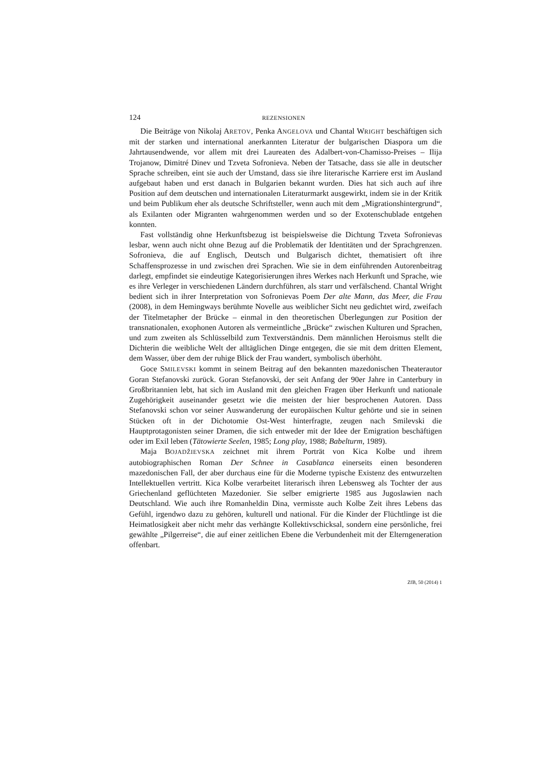124 REZENSIONEN
Die Beiträge von Nikolaj ARETOV, Penka ANGELOVA und Chantal WRIGHT beschäftigen sich mit der starken und international anerkannten Literatur der bulgarischen Diaspora um die Jahrtausendwende, vor allem mit drei Laureaten des Adalbert-von-Chamisso-Preises – Ilija Trojanow, Dimitré Dinev und Tzveta Sofronieva. Neben der Tatsache, dass sie alle in deutscher Sprache schreiben, eint sie auch der Umstand, dass sie ihre literarische Karriere erst im Ausland aufgebaut haben und erst danach in Bulgarien bekannt wurden. Dies hat sich auch auf ihre Position auf dem deutschen und internationalen Literaturmarkt ausgewirkt, indem sie in der Kritik und beim Publikum eher als deutsche Schriftsteller, wenn auch mit dem „Migrationshintergrund“, als Exilanten oder Migranten wahrgenommen werden und so der Exotenschublade entgehen konnten.
Fast vollständig ohne Herkunftsbezug ist beispielsweise die Dichtung Tzveta Sofronievas lesbar, wenn auch nicht ohne Bezug auf die Problematik der Identitäten und der Sprachgrenzen. Sofronieva, die auf Englisch, Deutsch und Bulgarisch dichtet, thematisiert oft ihre Schaffensprozesse in und zwischen drei Sprachen. Wie sie in dem einführenden Autorenbeitrag darlegt, empfindet sie eindeutige Kategorisierungen ihres Werkes nach Herkunft und Sprache, wie es ihre Verleger in verschiedenen Ländern durchführen, als starr und verfälschend. Chantal Wright bedient sich in ihrer Interpretation von Sofronievas Poem Der alte Mann, das Meer, die Frau (2008), in dem Hemingways berühmte Novelle aus weiblicher Sicht neu gedichtet wird, zweifach der Titelmetapher der Brücke – einmal in den theoretischen Überlegungen zur Position der transnationalen, exophonen Autoren als vermeintliche „Brücke“ zwischen Kulturen und Sprachen, und zum zweiten als Schlüsselbild zum Textverständnis. Dem männlichen Heroismus stellt die Dichterin die weibliche Welt der alltäglichen Dinge entgegen, die sie mit dem dritten Element, dem Wasser, über dem der ruhige Blick der Frau wandert, symbolisch überhöht.
Goce SMILEVSKI kommt in seinem Beitrag auf den bekannten mazedonischen Theaterautor Goran Stefanovski zurück. Goran Stefanovski, der seit Anfang der 90er Jahre in Canterbury in Großbritannien lebt, hat sich im Ausland mit den gleichen Fragen über Herkunft und nationale Zugehörigkeit auseinander gesetzt wie die meisten der hier besprochenen Autoren. Dass Stefanovski schon vor seiner Auswanderung der europäischen Kultur gehörte und sie in seinen Stücken oft in der Dichotomie Ost-West hinterfragte, zeugen nach Smilevski die Hauptprotagonisten seiner Dramen, die sich entweder mit der Idee der Emigration beschäftigen oder im Exil leben (Tätowierte Seelen, 1985; Long play, 1988; Babelturm, 1989).
Maja BOJADŽIEVSKA zeichnet mit ihrem Porträt von Kica Kolbe und ihrem autobiographischen Roman Der Schnee in Casablanca einerseits einen besonderen mazedonischen Fall, der aber durchaus eine für die Moderne typische Existenz des entwurzelten Intellektuellen vertritt. Kica Kolbe verarbeitet literarisch ihren Lebensweg als Tochter der aus Griechenland geflüchteten Mazedonier. Sie selber emigrierte 1985 aus Jugoslawien nach Deutschland. Wie auch ihre Romanheldin Dina, vermisste auch Kolbe Zeit ihres Lebens das Gefühl, irgendwo dazu zu gehören, kulturell und national. Für die Kinder der Flüchtlinge ist die Heimatlosigkeit aber nicht mehr das verhängte Kollektivschicksal, sondern eine persönliche, frei gewählte „Pilgerreise“, die auf einer zeitlichen Ebene die Verbundenheit mit der Elterngeneration offenbart.
ZfB, 50 (2014) 1